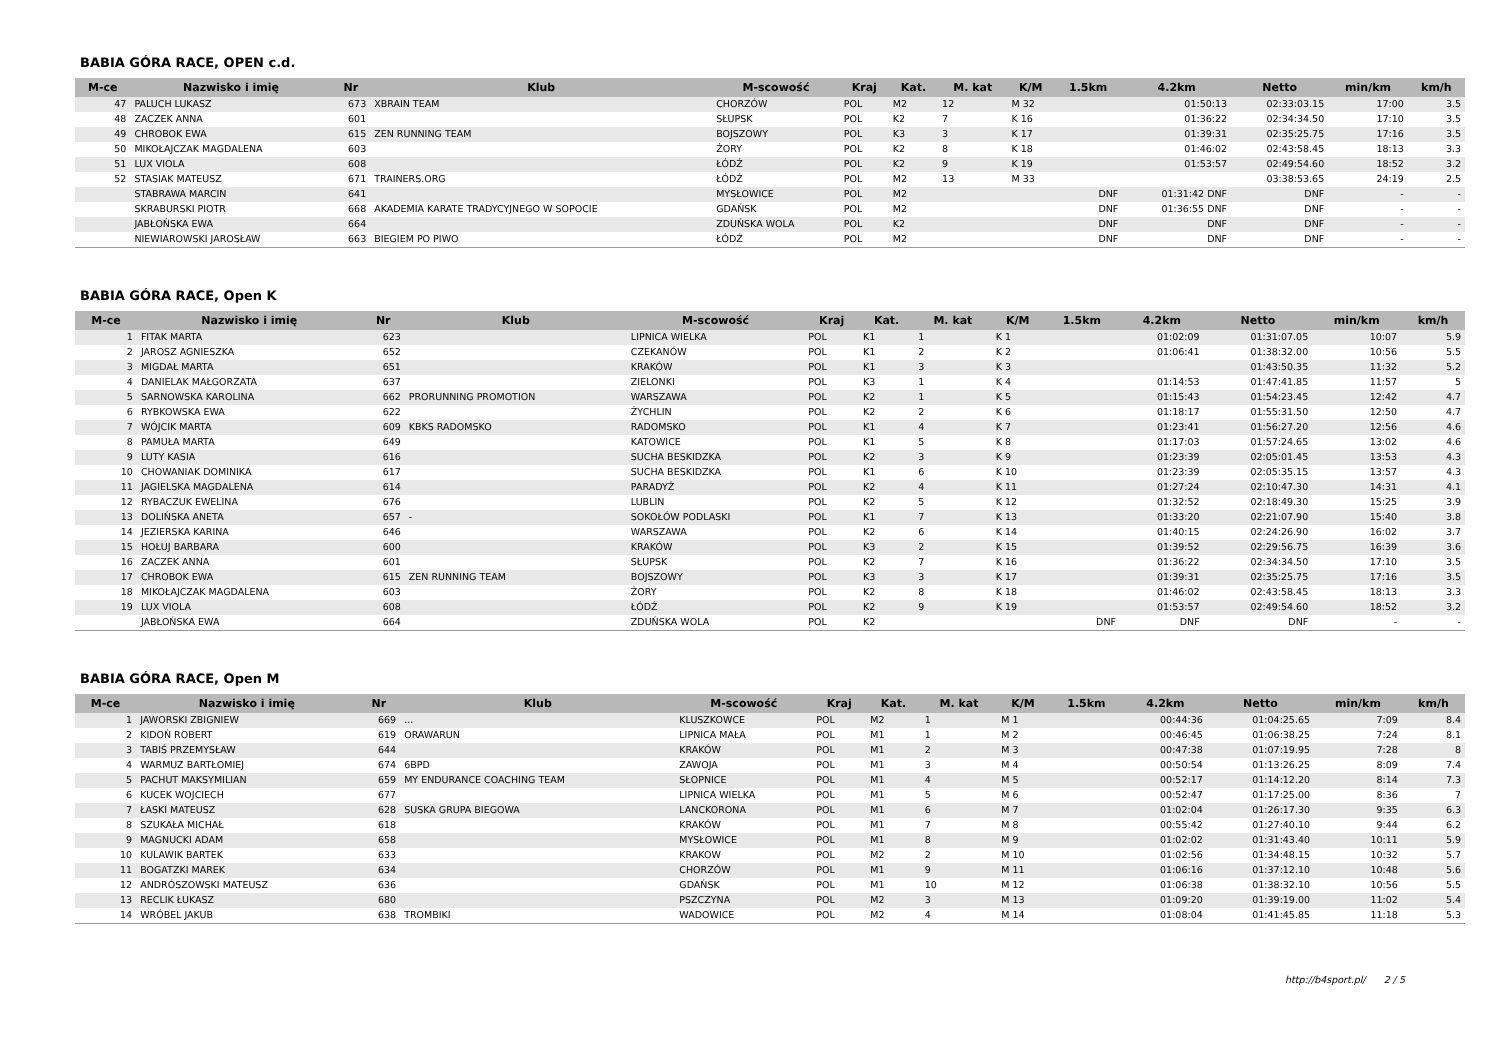BABIA GÓRA RACE, OPEN c.d.
| M-ce | Nazwisko i imię | Nr | Klub | M-scowość | Kraj | Kat. | M. kat | K/M | 1.5km | 4.2km | Netto | min/km | km/h |
| --- | --- | --- | --- | --- | --- | --- | --- | --- | --- | --- | --- | --- | --- |
| 47 | PALUCH LUKASZ | 673 | XBRAIN TEAM | CHORZÓW | POL | M2 | 12 | M 32 | | 01:50:13 | 02:33:03.15 | 17:00 | 3.5 |
| 48 | ZACZEK ANNA | 601 | | SŁUPSK | POL | K2 | 7 | K 16 | | 01:36:22 | 02:34:34.50 | 17:10 | 3.5 |
| 49 | CHROBOK EWA | 615 | ZEN RUNNING TEAM | BOJSZOWY | POL | K3 | 3 | K 17 | | 01:39:31 | 02:35:25.75 | 17:16 | 3.5 |
| 50 | MIKOŁAJCZAK MAGDALENA | 603 | | ŻORY | POL | K2 | 8 | K 18 | | 01:46:02 | 02:43:58.45 | 18:13 | 3.3 |
| 51 | LUX VIOLA | 608 | | ŁÓDŹ | POL | K2 | 9 | K 19 | | 01:53:57 | 02:49:54.60 | 18:52 | 3.2 |
| 52 | STASIAK MATEUSZ | 671 | TRAINERS.ORG | ŁÓDŹ | POL | M2 | 13 | M 33 | | | 03:38:53.65 | 24:19 | 2.5 |
| | STABRAWA MARCIN | 641 | | MYSŁOWICE | POL | M2 | | | DNF | 01:31:42 DNF | DNF | - | - |
| | SKRABURSKI PIOTR | 668 | AKADEMIA KARATE TRADYCYJNEGO W SOPOCIE | GDAŃSK | POL | M2 | | | DNF | 01:36:55 DNF | DNF | - | - |
| | JABŁOŃSKA EWA | 664 | | ZDUŃSKA WOLA | POL | K2 | | | DNF | DNF | DNF | - | - |
| | NIEWIAROWSKI JAROSŁAW | 663 | BIEGIEM PO PIWO | ŁÓDŹ | POL | M2 | | | DNF | DNF | DNF | - | - |
BABIA GÓRA RACE, Open K
| M-ce | Nazwisko i imię | Nr | Klub | M-scowość | Kraj | Kat. | M. kat | K/M | 1.5km | 4.2km | Netto | min/km | km/h |
| --- | --- | --- | --- | --- | --- | --- | --- | --- | --- | --- | --- | --- | --- |
| 1 | FITAK MARTA | 623 | | LIPNICA WIELKA | POL | K1 | 1 | K 1 | | 01:02:09 | 01:31:07.05 | 10:07 | 5.9 |
| 2 | JAROSZ AGNIESZKA | 652 | | CZEKANÓW | POL | K1 | 2 | K 2 | | 01:06:41 | 01:38:32.00 | 10:56 | 5.5 |
| 3 | MIGDAŁ MARTA | 651 | | KRAKÓW | POL | K1 | 3 | K 3 | | | 01:43:50.35 | 11:32 | 5.2 |
| 4 | DANIELAK MAŁGORZATA | 637 | | ZIELONKI | POL | K3 | 1 | K 4 | | 01:14:53 | 01:47:41.85 | 11:57 | 5 |
| 5 | SARNOWSKA KAROLINA | 662 | PRORUNNING PROMOTION | WARSZAWA | POL | K2 | 1 | K 5 | | 01:15:43 | 01:54:23.45 | 12:42 | 4.7 |
| 6 | RYBKOWSKA EWA | 622 | | ŻYCHLIN | POL | K2 | 2 | K 6 | | 01:18:17 | 01:55:31.50 | 12:50 | 4.7 |
| 7 | WÓJCIK MARTA | 609 | KBKS RADOMSKO | RADOMSKO | POL | K1 | 4 | K 7 | | 01:23:41 | 01:56:27.20 | 12:56 | 4.6 |
| 8 | PAMUŁA MARTA | 649 | | KATOWICE | POL | K1 | 5 | K 8 | | 01:17:03 | 01:57:24.65 | 13:02 | 4.6 |
| 9 | LUTY KASIA | 616 | | SUCHA BESKIDZKA | POL | K2 | 3 | K 9 | | 01:23:39 | 02:05:01.45 | 13:53 | 4.3 |
| 10 | CHOWANIAK DOMINIKA | 617 | | SUCHA BESKIDZKA | POL | K1 | 6 | K 10 | | 01:23:39 | 02:05:35.15 | 13:57 | 4.3 |
| 11 | JAGIELSKA MAGDALENA | 614 | | PARADYŻ | POL | K2 | 4 | K 11 | | 01:27:24 | 02:10:47.30 | 14:31 | 4.1 |
| 12 | RYBACZUK EWELINA | 676 | | LUBLIN | POL | K2 | 5 | K 12 | | 01:32:52 | 02:18:49.30 | 15:25 | 3.9 |
| 13 | DOLIŃSKA ANETA | 657 | - | SOKOŁÓW PODLASKI | POL | K1 | 7 | K 13 | | 01:33:20 | 02:21:07.90 | 15:40 | 3.8 |
| 14 | JEZIERSKA KARINA | 646 | | WARSZAWA | POL | K2 | 6 | K 14 | | 01:40:15 | 02:24:26.90 | 16:02 | 3.7 |
| 15 | HOŁUJ BARBARA | 600 | | KRAKÓW | POL | K3 | 2 | K 15 | | 01:39:52 | 02:29:56.75 | 16:39 | 3.6 |
| 16 | ZACZEK ANNA | 601 | | SŁUPSK | POL | K2 | 7 | K 16 | | 01:36:22 | 02:34:34.50 | 17:10 | 3.5 |
| 17 | CHROBOK EWA | 615 | ZEN RUNNING TEAM | BOJSZOWY | POL | K3 | 3 | K 17 | | 01:39:31 | 02:35:25.75 | 17:16 | 3.5 |
| 18 | MIKOŁAJCZAK MAGDALENA | 603 | | ŻORY | POL | K2 | 8 | K 18 | | 01:46:02 | 02:43:58.45 | 18:13 | 3.3 |
| 19 | LUX VIOLA | 608 | | ŁÓDŹ | POL | K2 | 9 | K 19 | | 01:53:57 | 02:49:54.60 | 18:52 | 3.2 |
| | JABŁOŃSKA EWA | 664 | | ZDUŃSKA WOLA | POL | K2 | | | DNF | DNF | DNF | - | - |
BABIA GÓRA RACE, Open M
| M-ce | Nazwisko i imię | Nr | Klub | M-scowość | Kraj | Kat. | M. kat | K/M | 1.5km | 4.2km | Netto | min/km | km/h |
| --- | --- | --- | --- | --- | --- | --- | --- | --- | --- | --- | --- | --- | --- |
| 1 | JAWORSKI ZBIGNIEW | 669 | ... | KLUSZKOWCE | POL | M2 | 1 | M 1 | | 00:44:36 | 01:04:25.65 | 7:09 | 8.4 |
| 2 | KIDOŃ ROBERT | 619 | ORAWARUN | LIPNICA MAŁA | POL | M1 | 1 | M 2 | | 00:46:45 | 01:06:38.25 | 7:24 | 8.1 |
| 3 | TABIŚ PRZEMYSŁAW | 644 | | KRAKÓW | POL | M1 | 2 | M 3 | | 00:47:38 | 01:07:19.95 | 7:28 | 8 |
| 4 | WARMUZ BARTŁOMIEJ | 674 | 6BPD | ZAWOJA | POL | M1 | 3 | M 4 | | 00:50:54 | 01:13:26.25 | 8:09 | 7.4 |
| 5 | PACHUT MAKSYMILIAN | 659 | MY ENDURANCE COACHING TEAM | SŁOPNICE | POL | M1 | 4 | M 5 | | 00:52:17 | 01:14:12.20 | 8:14 | 7.3 |
| 6 | KUCEK WOJCIECH | 677 | | LIPNICA WIELKA | POL | M1 | 5 | M 6 | | 00:52:47 | 01:17:25.00 | 8:36 | 7 |
| 7 | ŁASKI MATEUSZ | 628 | SUSKA GRUPA BIEGOWA | LANCKORONA | POL | M1 | 6 | M 7 | | 01:02:04 | 01:26:17.30 | 9:35 | 6.3 |
| 8 | SZUKAŁA MICHAŁ | 618 | | KRAKÓW | POL | M1 | 7 | M 8 | | 00:55:42 | 01:27:40.10 | 9:44 | 6.2 |
| 9 | MAGNUCKI ADAM | 658 | | MYSŁOWICE | POL | M1 | 8 | M 9 | | 01:02:02 | 01:31:43.40 | 10:11 | 5.9 |
| 10 | KULAWIK BARTEK | 633 | | KRAKOW | POL | M2 | 2 | M 10 | | 01:02:56 | 01:34:48.15 | 10:32 | 5.7 |
| 11 | BOGATZKI MAREK | 634 | | CHORZÓW | POL | M1 | 9 | M 11 | | 01:06:16 | 01:37:12.10 | 10:48 | 5.6 |
| 12 | ANDRÓSZOWSKI MATEUSZ | 636 | | GDAŃSK | POL | M1 | 10 | M 12 | | 01:06:38 | 01:38:32.10 | 10:56 | 5.5 |
| 13 | RECLIK ŁUKASZ | 680 | | PSZCZYNA | POL | M2 | 3 | M 13 | | 01:09:20 | 01:39:19.00 | 11:02 | 5.4 |
| 14 | WRÓBEL JAKUB | 638 | TROMBIKI | WADOWICE | POL | M2 | 4 | M 14 | | 01:08:04 | 01:41:45.85 | 11:18 | 5.3 |
http://b4sport.pl/ 2 / 5